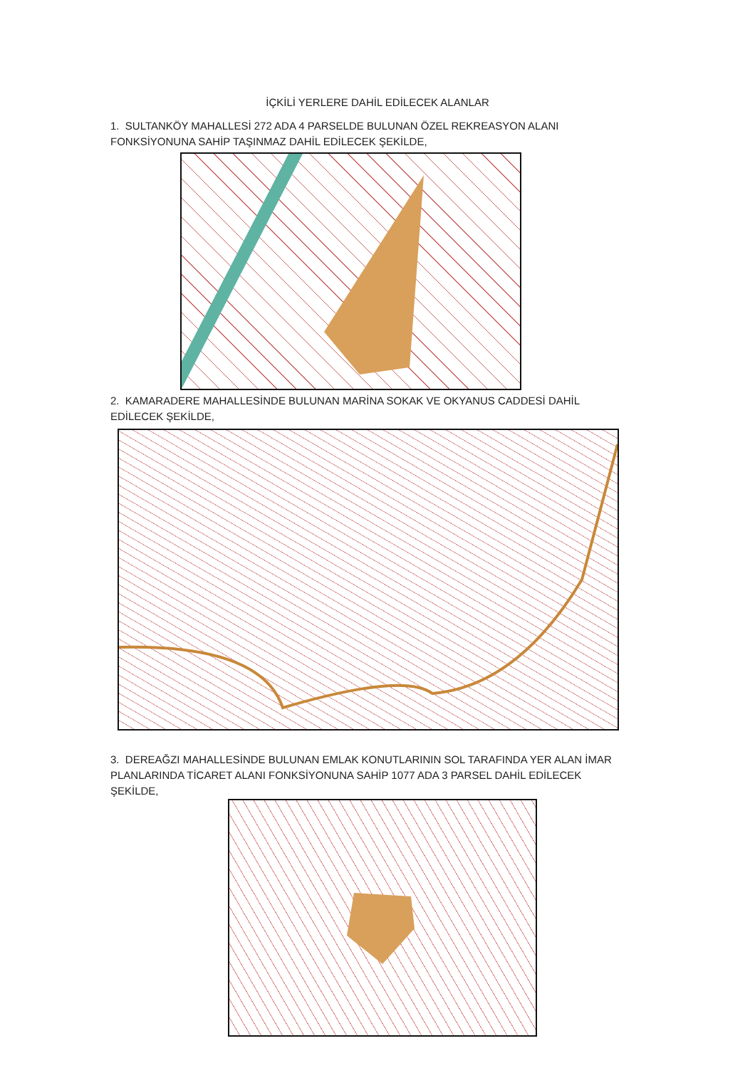İÇKİLİ YERLERE DAHİL EDİLECEK ALANLAR
1. SULTANKÖY MAHALLESİ 272 ADA 4 PARSELDE BULUNAN ÖZEL REKREASYON ALANI FONKSİYONUNA SAHİP TAŞINMAZ DAHİL EDİLECEK ŞEKİLDE,
2. KAMARADERE MAHALLESİNDE BULUNAN MARİNA SOKAK VE OKYANUS CADDESİ DAHİL EDİLECEK ŞEKİLDE,
3. DEREAĞZI MAHALLESİNDE BULUNAN EMLAK KONUTLARININ SOL TARAFINDA YER ALAN İMAR PLANLARINDA TİCARET ALANI FONKSİYONUNA SAHİP 1077 ADA 3 PARSEL DAHİL EDİLECEK ŞEKİLDE,